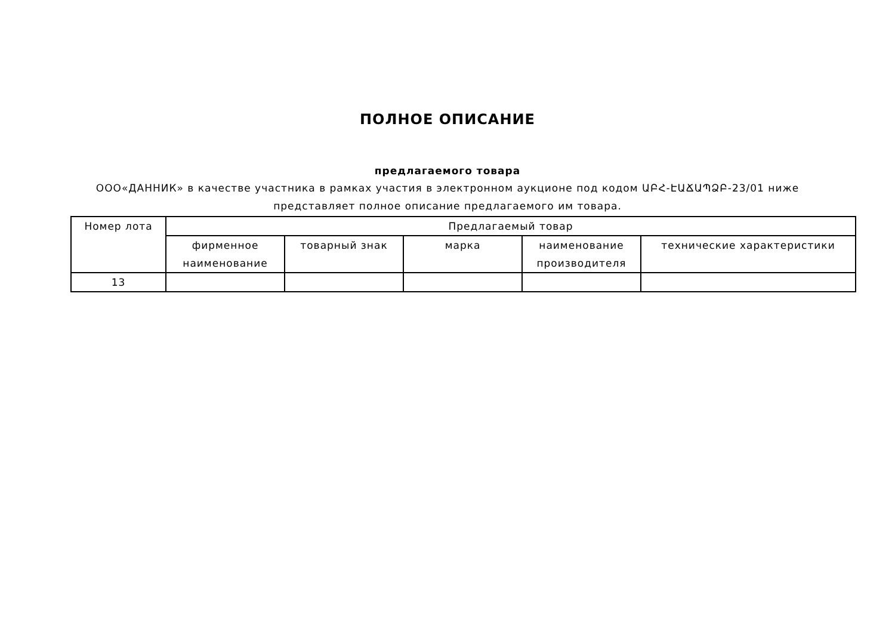ПОЛНОЕ ОПИСАНИЕ
предлагаемого товара
ООО«ДАННИК» в качестве участника в рамках участия в электронном аукционе под кодом ԱԲՀ-ԷԱՃԱՊՁԲ-23/01 ниже представляет полное описание предлагаемого им товара.
| Номер лота | Предлагаемый товар | | | | |
| --- | --- | --- | --- | --- | --- |
| | фирменное наименование | товарный знак | марка | наименование производителя | технические характеристики |
| 13 | | | | | |